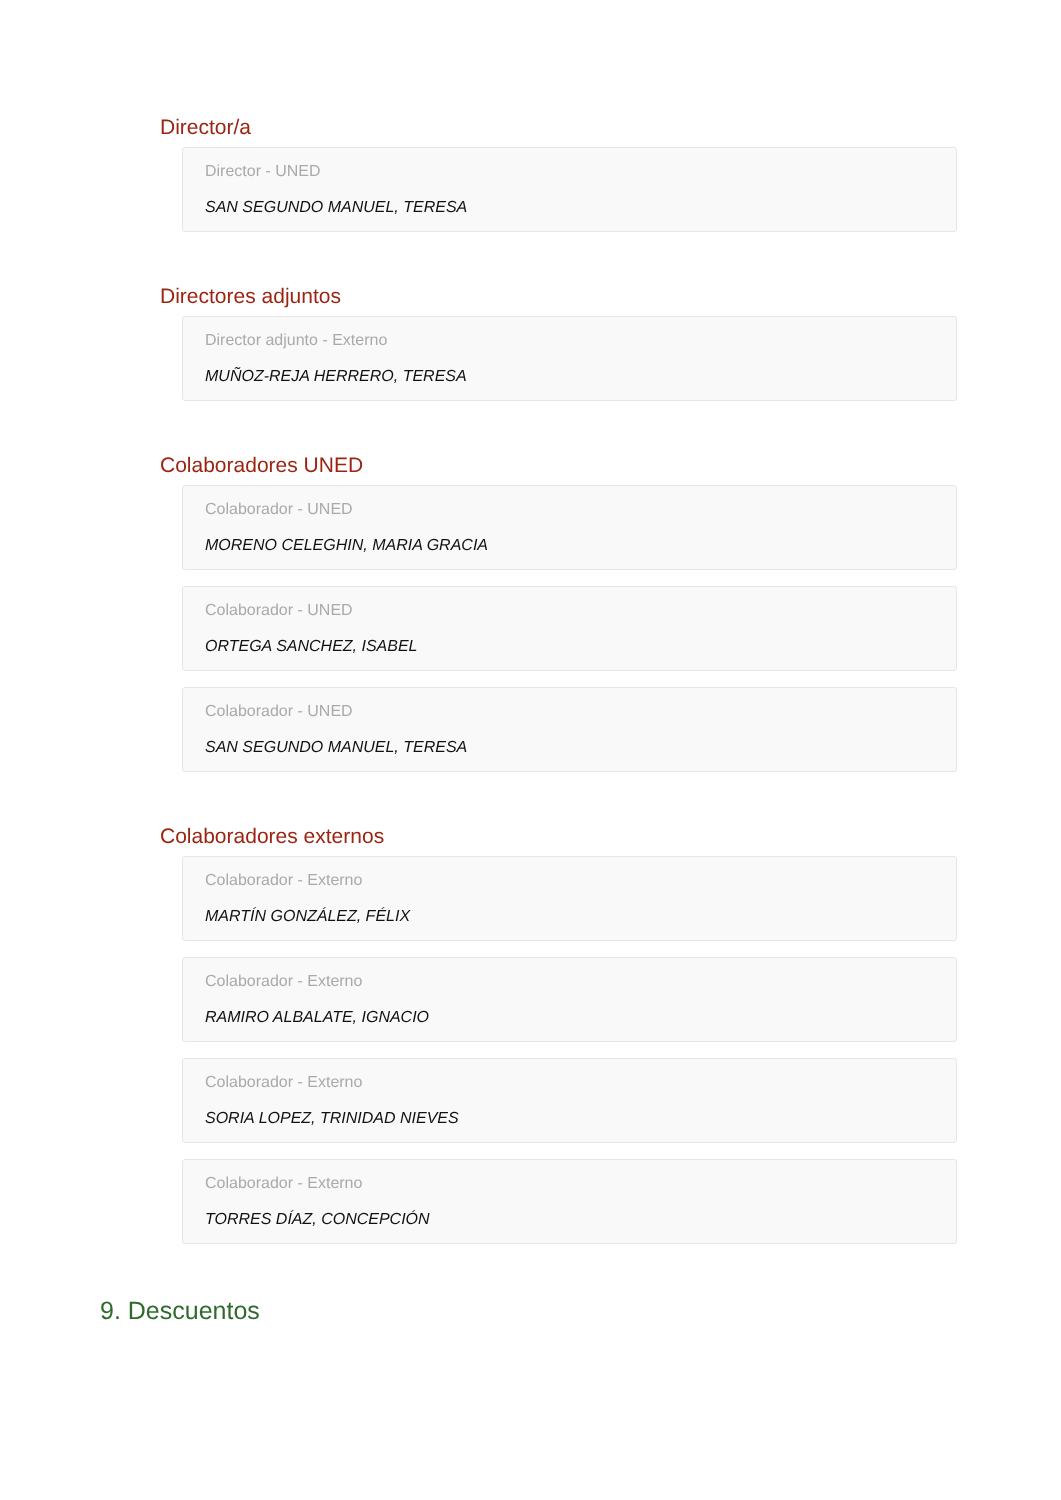Director/a
Director - UNED
SAN SEGUNDO MANUEL, TERESA
Directores adjuntos
Director adjunto - Externo
MUÑOZ-REJA HERRERO, TERESA
Colaboradores UNED
Colaborador - UNED
MORENO CELEGHIN, MARIA GRACIA
Colaborador - UNED
ORTEGA SANCHEZ, ISABEL
Colaborador - UNED
SAN SEGUNDO MANUEL, TERESA
Colaboradores externos
Colaborador - Externo
MARTÍN GONZÁLEZ, FÉLIX
Colaborador - Externo
RAMIRO ALBALATE, IGNACIO
Colaborador - Externo
SORIA LOPEZ, TRINIDAD NIEVES
Colaborador - Externo
TORRES DÍAZ, CONCEPCIÓN
9. Descuentos